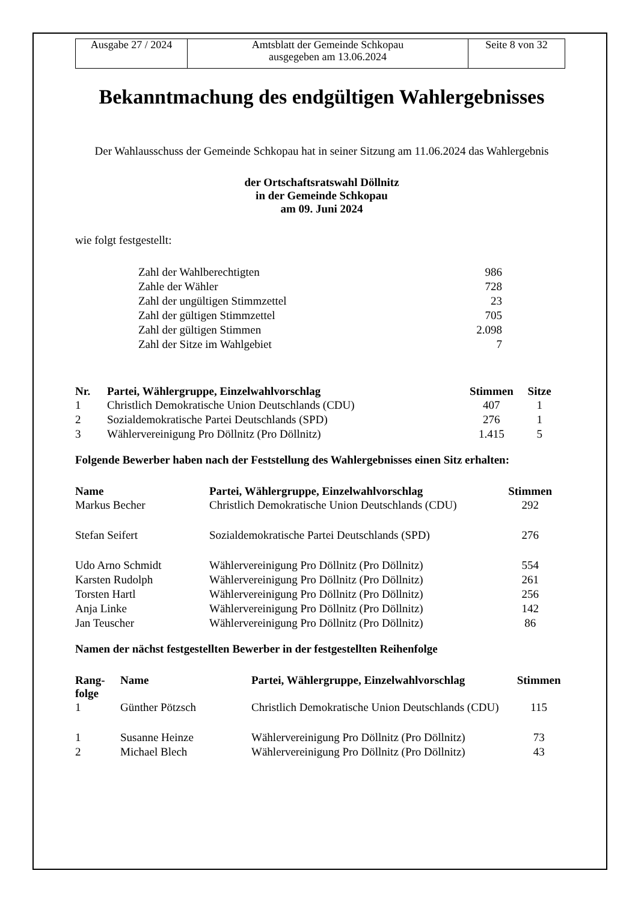| Ausgabe 27 / 2024 | Amtsblatt der Gemeinde Schkopau ausgegeben am 13.06.2024 | Seite 8 von 32 |
Bekanntmachung des endgültigen Wahlergebnisses
Der Wahlausschuss der Gemeinde Schkopau hat in seiner Sitzung am 11.06.2024 das Wahlergebnis
der Ortschaftsratswahl Döllnitz
in der Gemeinde Schkopau
am 09. Juni 2024
wie folgt festgestellt:
| Zahl der Wahlberechtigten | 986 |
| Zahle der Wähler | 728 |
| Zahl der ungültigen Stimmzettel | 23 |
| Zahl der gültigen Stimmzettel | 705 |
| Zahl der gültigen Stimmen | 2.098 |
| Zahl der Sitze im Wahlgebiet | 7 |
| Nr. | Partei, Wählergruppe, Einzelwahlvorschlag | Stimmen | Sitze |
| --- | --- | --- | --- |
| 1 | Christlich Demokratische Union Deutschlands (CDU) | 407 | 1 |
| 2 | Sozialdemokratische Partei Deutschlands (SPD) | 276 | 1 |
| 3 | Wählervereinigung Pro Döllnitz (Pro Döllnitz) | 1.415 | 5 |
Folgende Bewerber haben nach der Feststellung des Wahlergebnisses einen Sitz erhalten:
| Name | Partei, Wählergruppe, Einzelwahlvorschlag | Stimmen |
| --- | --- | --- |
| Markus Becher | Christlich Demokratische Union Deutschlands (CDU) | 292 |
| Stefan Seifert | Sozialdemokratische Partei Deutschlands (SPD) | 276 |
| Udo Arno Schmidt | Wählervereinigung Pro Döllnitz (Pro Döllnitz) | 554 |
| Karsten Rudolph | Wählervereinigung Pro Döllnitz (Pro Döllnitz) | 261 |
| Torsten Hartl | Wählervereinigung Pro Döllnitz (Pro Döllnitz) | 256 |
| Anja Linke | Wählervereinigung Pro Döllnitz (Pro Döllnitz) | 142 |
| Jan Teuscher | Wählervereinigung Pro Döllnitz (Pro Döllnitz) | 86 |
Namen der nächst festgestellten Bewerber in der festgestellten Reihenfolge
| Rang- folge | Name | Partei, Wählergruppe, Einzelwahlvorschlag | Stimmen |
| --- | --- | --- | --- |
| 1 | Günther Pötzsch | Christlich Demokratische Union Deutschlands (CDU) | 115 |
| 1 | Susanne Heinze | Wählervereinigung Pro Döllnitz (Pro Döllnitz) | 73 |
| 2 | Michael Blech | Wählervereinigung Pro Döllnitz (Pro Döllnitz) | 43 |